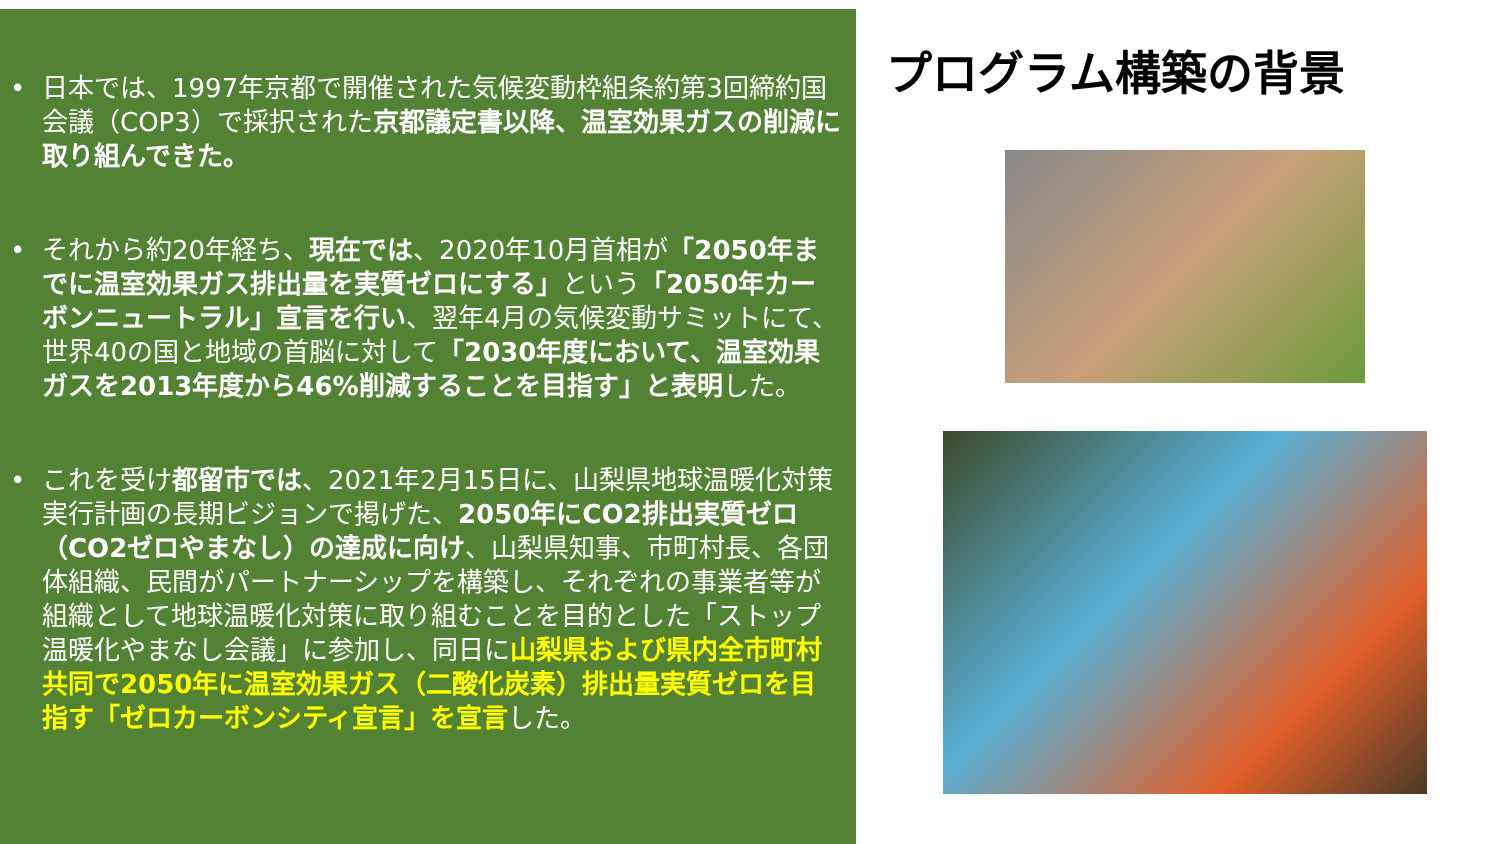• 日本では、1997年京都で開催された気候変動枠組条約第3回締約国会議（COP3）で採択された京都議定書以降、温室効果ガスの削減に取り組んできた。
• それから約20年経ち、現在では、2020年10月首相が「2050年までに温室効果ガス排出量を実質ゼロにする」という「2050年カーボンニュートラル」宣言を行い、翌年4月の気候変動サミットにて、世界40の国と地域の首脳に対して「2030年度において、温室効果ガスを2013年度から46%削減することを目指す」と表明した。
• これを受け都留市では、2021年2月15日に、山梨県地球温暖化対策実行計画の長期ビジョンで掲げた、2050年にCO2排出実質ゼロ（CO2ゼロやまなし）の達成に向け、山梨県知事、市町村長、各団体組織、民間がパートナーシップを構築し、それぞれの事業者等が組織として地球温暖化対策に取り組むことを目的とした「ストップ温暖化やまなし会議」に参加し、同日に山梨県および県内全市町村共同で2050年に温室効果ガス（二酸化炭素）排出量実質ゼロを目指す「ゼロカーボンシティ宣言」を宣言した。
プログラム構築の背景